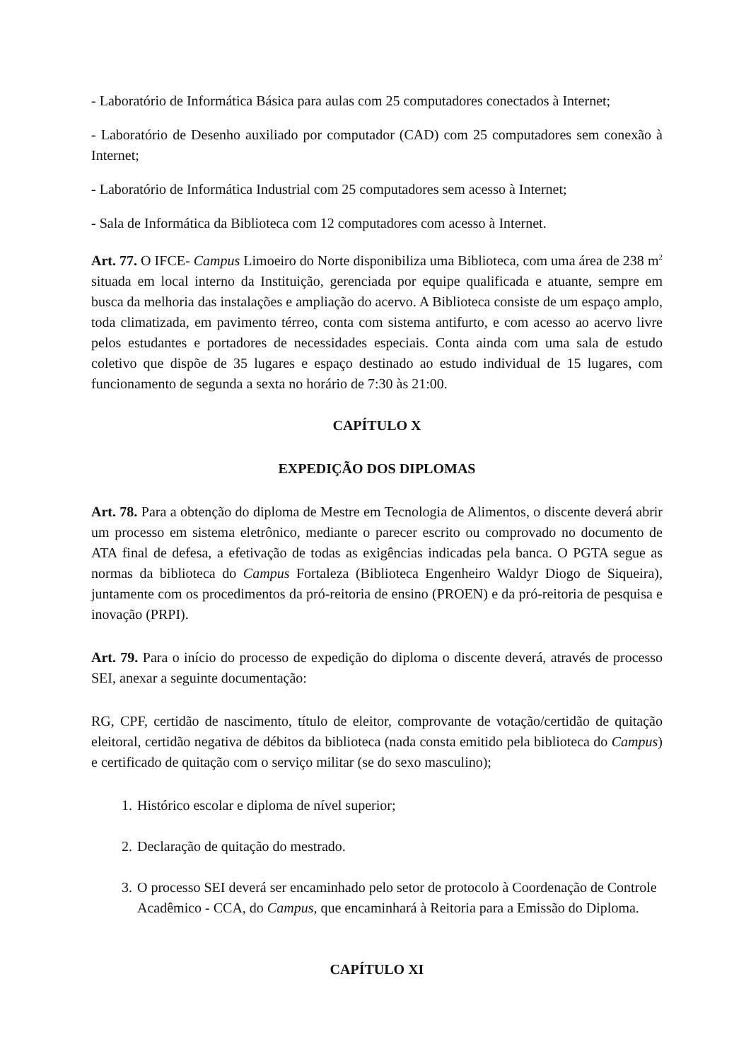- Laboratório de Informática Básica para aulas com 25 computadores conectados à Internet;
- Laboratório de Desenho auxiliado por computador (CAD) com 25 computadores sem conexão à Internet;
- Laboratório de Informática Industrial com 25 computadores sem acesso à Internet;
- Sala de Informática da Biblioteca com 12 computadores com acesso à Internet.
Art. 77. O IFCE- Campus Limoeiro do Norte disponibiliza uma Biblioteca, com uma área de 238 m<sup>2</sup> situada em local interno da Instituição, gerenciada por equipe qualificada e atuante, sempre em busca da melhoria das instalações e ampliação do acervo. A Biblioteca consiste de um espaço amplo, toda climatizada, em pavimento térreo, conta com sistema antifurto, e com acesso ao acervo livre pelos estudantes e portadores de necessidades especiais. Conta ainda com uma sala de estudo coletivo que dispõe de 35 lugares e espaço destinado ao estudo individual de 15 lugares, com funcionamento de segunda a sexta no horário de 7:30 às 21:00.
CAPÍTULO X
EXPEDIÇÃO DOS DIPLOMAS
Art. 78. Para a obtenção do diploma de Mestre em Tecnologia de Alimentos, o discente deverá abrir um processo em sistema eletrônico, mediante o parecer escrito ou comprovado no documento de ATA final de defesa, a efetivação de todas as exigências indicadas pela banca. O PGTA segue as normas da biblioteca do Campus Fortaleza (Biblioteca Engenheiro Waldyr Diogo de Siqueira), juntamente com os procedimentos da pró-reitoria de ensino (PROEN) e da pró-reitoria de pesquisa e inovação (PRPI).
Art. 79. Para o início do processo de expedição do diploma o discente deverá, através de processo SEI, anexar a seguinte documentação:
RG, CPF, certidão de nascimento, título de eleitor, comprovante de votação/certidão de quitação eleitoral, certidão negativa de débitos da biblioteca (nada consta emitido pela biblioteca do Campus) e certificado de quitação com o serviço militar (se do sexo masculino);
1. Histórico escolar e diploma de nível superior;
2. Declaração de quitação do mestrado.
3. O processo SEI deverá ser encaminhado pelo setor de protocolo à Coordenação de Controle Acadêmico - CCA, do Campus, que encaminhará à Reitoria para a Emissão do Diploma.
CAPÍTULO XI